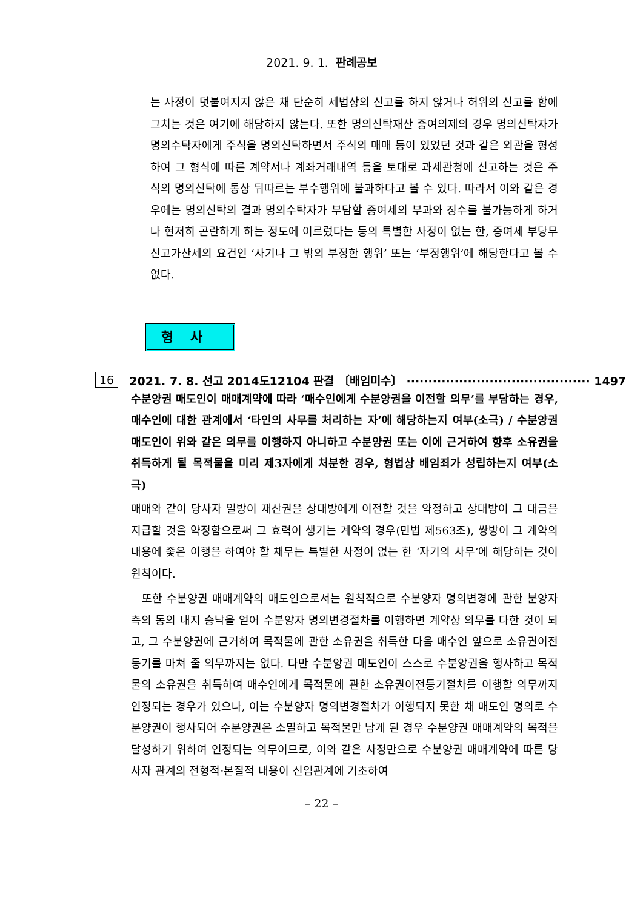2021. 9. 1. 판례공보
는 사정이 덧붙여지지 않은 채 단순히 세법상의 신고를 하지 않거나 허위의 신고를 함에 그치는 것은 여기에 해당하지 않는다. 또한 명의신탁재산 증여의제의 경우 명의신탁자가 명의수탁자에게 주식을 명의신탁하면서 주식의 매매 등이 있었던 것과 같은 외관을 형성하여 그 형식에 따른 계약서나 계좌거래내역 등을 토대로 과세관청에 신고하는 것은 주식의 명의신탁에 통상 뒤따르는 부수행위에 불과하다고 볼 수 있다. 따라서 이와 같은 경우에는 명의신탁의 결과 명의수탁자가 부담할 증여세의 부과와 징수를 불가능하게 하거나 현저히 곤란하게 하는 정도에 이르렀다는 등의 특별한 사정이 없는 한, 증여세 부당무신고가산세의 요건인 ‘사기나 그 밖의 부정한 행위’ 또는 ‘부정행위’에 해당한다고 볼 수 없다.
형사
16 2021. 7. 8. 선고 2014도12104 판결 〔배임미수〕 ·········································· 1497
수분양권 매도인이 매매계약에 따라 ‘매수인에게 수분양권을 이전할 의무’를 부담하는 경우, 매수인에 대한 관계에서 ‘타인의 사무를 처리하는 자’에 해당하는지 여부(소극) / 수분양권 매도인이 위와 같은 의무를 이행하지 아니하고 수분양권 또는 이에 근거하여 향후 소유권을 취득하게 될 목적물을 미리 제3자에게 처분한 경우, 형법상 배임죄가 성립하는지 여부(소극)
매매와 같이 당사자 일방이 재산권을 상대방에게 이전할 것을 약정하고 상대방이 그 대금을 지급할 것을 약정함으로써 그 효력이 생기는 계약의 경우(민법 제563조), 쌍방이 그 계약의 내용에 좇은 이행을 하여야 할 채무는 특별한 사정이 없는 한 ‘자기의 사무’에 해당하는 것이 원칙이다.
또한 수분양권 매매계약의 매도인으로서는 원칙적으로 수분양자 명의변경에 관한 분양자 측의 동의 내지 승낙을 얻어 수분양자 명의변경절차를 이행하면 계약상 의무를 다한 것이 되고, 그 수분양권에 근거하여 목적물에 관한 소유권을 취득한 다음 매수인 앞으로 소유권이전등기를 마쳐 줄 의무까지는 없다. 다만 수분양권 매도인이 스스로 수분양권을 행사하고 목적물의 소유권을 취득하여 매수인에게 목적물에 관한 소유권이전등기절차를 이행할 의무까지 인정되는 경우가 있으나, 이는 수분양자 명의변경절차가 이행되지 못한 채 매도인 명의로 수분양권이 행사되어 수분양권은 소멸하고 목적물만 남게 된 경우 수분양권 매매계약의 목적을 달성하기 위하여 인정되는 의무이므로, 이와 같은 사정만으로 수분양권 매매계약에 따른 당사자 관계의 전형적·본질적 내용이 신임관계에 기초하여
– 22 –